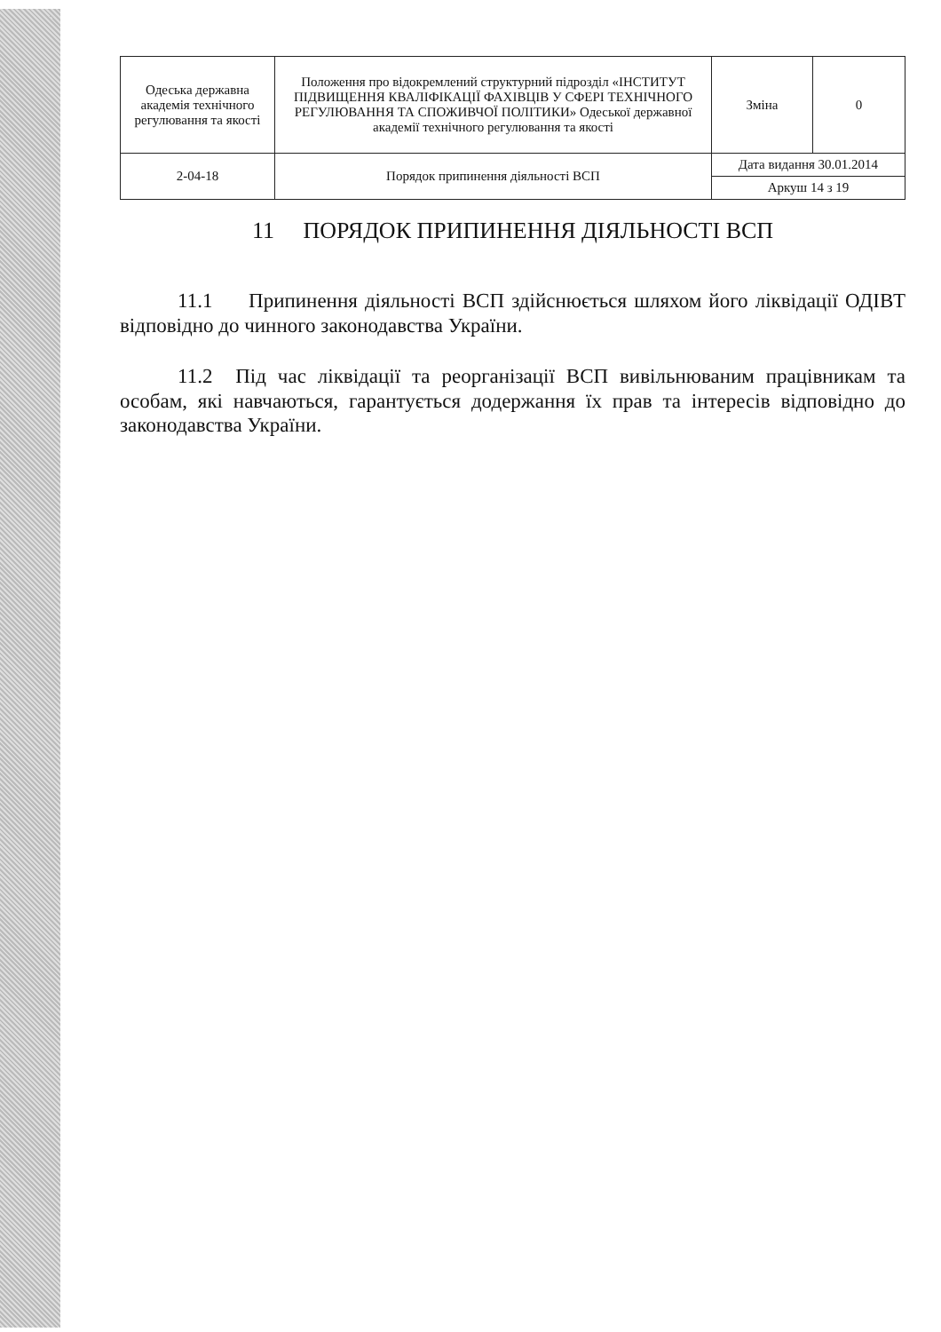| Одеська державна академія технічного регулювання та якості | Положення про відокремлений структурний підрозділ «ІНСТИТУТ ПІДВИЩЕННЯ КВАЛІФІКАЦІЇ ФАХІВЦІВ У СФЕРІ ТЕХНІЧНОГО РЕГУЛЮВАННЯ ТА СПОЖИВЧОЇ ПОЛІТИКИ» Одеської державної академії технічного регулювання та якості | Зміна | 0 |
| 2-04-18 | Порядок припинення діяльності ВСП | Дата видання 30.01.2014 | |
| | | Аркуш 14 з 19 | |
11 ПОРЯДОК ПРИПИНЕННЯ ДІЯЛЬНОСТІ ВСП
11.1 Припинення діяльності ВСП здійснюється шляхом його ліквідації ОДІВТ відповідно до чинного законодавства України.
11.2 Під час ліквідації та реорганізації ВСП вивільнюваним працівникам та особам, які навчаються, гарантується додержання їх прав та інтересів відповідно до законодавства України.